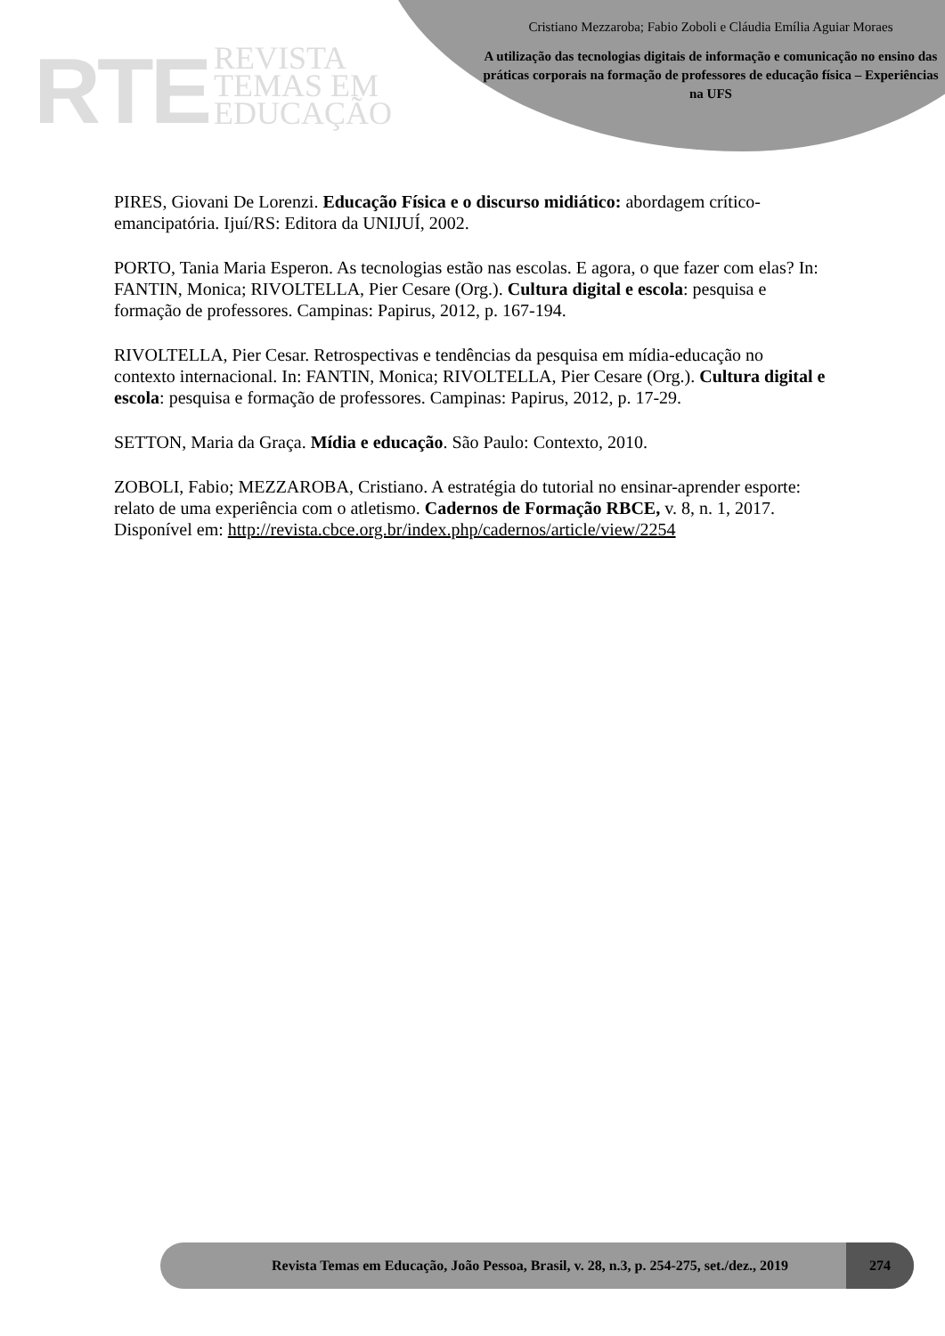RTE
REVISTA
TEMAS EM
EDUCAÇÃO
Cristiano Mezzaroba; Fabio Zoboli e Cláudia Emília Aguiar Moraes
A utilização das tecnologias digitais de informação e comunicação no ensino das práticas corporais na formação de professores de educação física – Experiências na UFS
PIRES, Giovani De Lorenzi. Educação Física e o discurso midiático: abordagem crítico-emancipatória. Ijuí/RS: Editora da UNIJUÍ, 2002.
PORTO, Tania Maria Esperon. As tecnologias estão nas escolas. E agora, o que fazer com elas? In: FANTIN, Monica; RIVOLTELLA, Pier Cesare (Org.). Cultura digital e escola: pesquisa e formação de professores. Campinas: Papirus, 2012, p. 167-194.
RIVOLTELLA, Pier Cesar. Retrospectivas e tendências da pesquisa em mídia-educação no contexto internacional. In: FANTIN, Monica; RIVOLTELLA, Pier Cesare (Org.). Cultura digital e escola: pesquisa e formação de professores. Campinas: Papirus, 2012, p. 17-29.
SETTON, Maria da Graça. Mídia e educação. São Paulo: Contexto, 2010.
ZOBOLI, Fabio; MEZZAROBA, Cristiano. A estratégia do tutorial no ensinar-aprender esporte: relato de uma experiência com o atletismo. Cadernos de Formação RBCE, v. 8, n. 1, 2017. Disponível em: http://revista.cbce.org.br/index.php/cadernos/article/view/2254
Revista Temas em Educação, João Pessoa, Brasil, v. 28, n.3, p. 254-275, set./dez., 2019
274